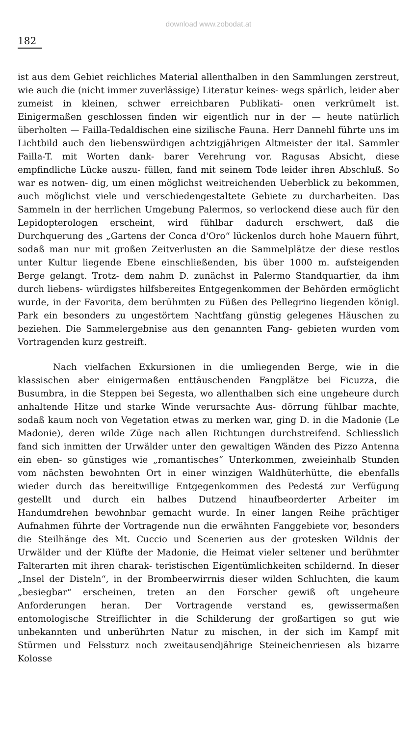download www.zobodat.at
182
ist aus dem Gebiet reichliches Material allenthalben in den Sammlungen zerstreut, wie auch die (nicht immer zuverlässige) Literatur keines- wegs spärlich, leider aber zumeist in kleinen, schwer erreichbaren Publikati- onen verkrümelt ist. Einigermaßen geschlossen finden wir eigentlich nur in der — heute natürlich überholten — Failla-Tedaldischen eine sizilische Fauna. Herr Dannehl führte uns im Lichtbild auch den liebenswürdigen achtzigjährigen Altmeister der ital. Sammler Failla-T. mit Worten dank- barer Verehrung vor. Ragusas Absicht, diese empfindliche Lücke auszu- füllen, fand mit seinem Tode leider ihren Abschluß. So war es notwen- dig, um einen möglichst weitreichenden Ueberblick zu bekommen, auch möglichst viele und verschiedengestaltete Gebiete zu durcharbeiten. Das Sammeln in der herrlichen Umgebung Palermos, so verlockend diese auch für den Lepidopterologen erscheint, wird fühlbar dadurch erschwert, daß die Durchquerung des „Gartens der Conca d'Oro“ lückenlos durch hohe Mauern führt, sodaß man nur mit großen Zeitverlusten an die Sammelplätze der diese restlos unter Kultur liegende Ebene einschließenden, bis über 1000 m. aufsteigenden Berge gelangt. Trotz- dem nahm D. zunächst in Palermo Standquartier, da ihm durch liebens- würdigstes hilfsbereites Entgegenkommen der Behörden ermöglicht wurde, in der Favorita, dem berühmten zu Füßen des Pellegrino liegenden königl. Park ein besonders zu ungestörtem Nachtfang günstig gelegenes Häuschen zu beziehen. Die Sammelergebnise aus den genannten Fang- gebieten wurden vom Vortragenden kurz gestreift.
Nach vielfachen Exkursionen in die umliegenden Berge, wie in die klassischen aber einigermaßen enttäuschenden Fangplätze bei Ficuzza, die Busumbra, in die Steppen bei Segesta, wo allenthalben sich eine ungeheure durch anhaltende Hitze und starke Winde verursachte Aus- dörrung fühlbar machte, sodaß kaum noch von Vegetation etwas zu merken war, ging D. in die Madonie (Le Madonie), deren wilde Züge nach allen Richtungen durchstreifend. Schliesslich fand sich inmitten der Urwälder unter den gewaltigen Wänden des Pizzo Antenna ein eben- so günstiges wie „romantisches“ Unterkommen, zweieinhalb Stunden vom nächsten bewohnten Ort in einer winzigen Waldhüterhütte, die ebenfalls wieder durch das bereitwillige Entgegenkommen des Pedestá zur Verfügung gestellt und durch ein halbes Dutzend hinaufbeorderter Arbeiter im Handumdrehen bewohnbar gemacht wurde. In einer langen Reihe prächtiger Aufnahmen führte der Vortragende nun die erwähnten Fanggebiete vor, besonders die Steilhänge des Mt. Cuccio und Scenerien aus der grotesken Wildnis der Urwälder und der Klüfte der Madonie, die Heimat vieler seltener und berühmter Falterarten mit ihren charak- teristischen Eigentümlichkeiten schildernd. In dieser „Insel der Disteln“, in der Brombeerwirrnis dieser wilden Schluchten, die kaum „besiegbar“ erscheinen, treten an den Forscher gewiß oft ungeheure Anforderungen heran. Der Vortragende verstand es, gewissermaßen entomologische Streiflichter in die Schilderung der großartigen so gut wie unbekannten und unberührten Natur zu mischen, in der sich im Kampf mit Stürmen und Felssturz noch zweitausendjährige Steineichenriesen als bizarre Kolosse